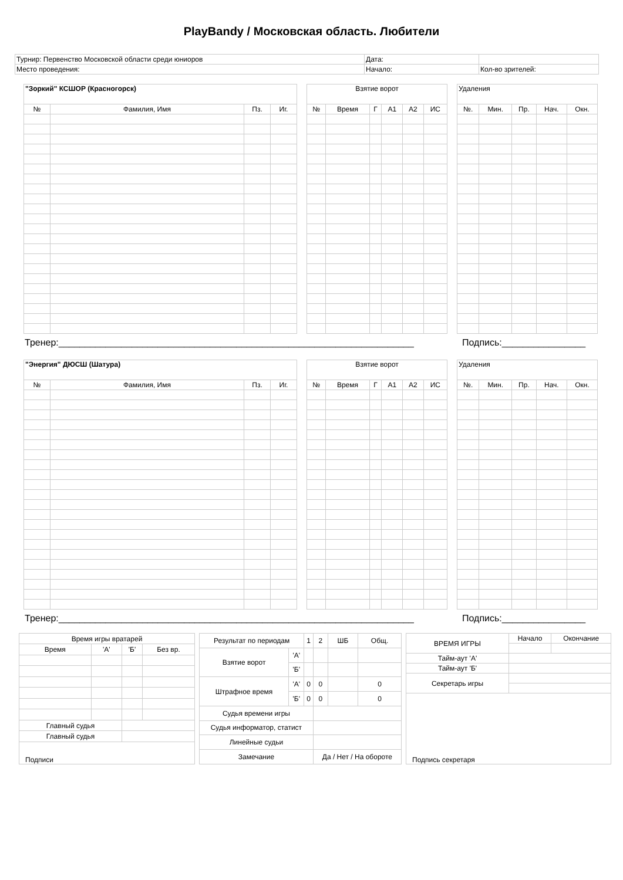PlayBandy / Московская область. Любители
| Турнир: Первенство Московской области среди юниоров | Дата: | |
| Место проведения: | Начало: | Кол-во зрителей: |
| "Зоркий" КСШОР (Красногорск) | | | |
| --- | --- | --- | --- |
| № | Фамилия, Имя | Пз. | Иг. |
| Взятие ворот | | | | | |
| --- | --- | --- | --- | --- | --- |
| № | Время | Г | А1 | А2 | ИС |
| Удаления | | | | |
| --- | --- | --- | --- | --- |
| №. | Мин. | Пр. | Нач. | Окн. |
Тренер:____________________________________________________________________ Подпись:________________
| "Энергия" ДЮСШ (Шатура) | | | |
| --- | --- | --- | --- |
| № | Фамилия, Имя | Пз. | Иг. |
| Взятие ворот | | | | | |
| --- | --- | --- | --- | --- | --- |
| № | Время | Г | А1 | А2 | ИС |
| Удаления | | | | |
| --- | --- | --- | --- | --- |
| №. | Мин. | Пр. | Нач. | Окн. |
Тренер:____________________________________________________________________ Подпись:________________
| Время игры вратарей | | | |
| Время | 'А' | 'Б' | Без вр. |
| Главный судья | | | |
| Главный судья | | | |
| Подписи | | | |
| Результат по периодам | | 1 | 2 | ШБ | Общ. |
| Взятие ворот | 'А' | | | | |
| | 'Б' | | | | |
| Штрафное время | 'А' | 0 | 0 | | 0 |
| | 'Б' | 0 | 0 | | 0 |
| Судья времени игры | | | | | |
| Судья информатор, статист | | | | | |
| Линейные судьи | | | | | |
| Замечание | | | Да / Нет / На обороте | | |
| ВРЕМЯ ИГРЫ | Начало | Окончание |
| Тайм-аут 'А' | | |
| Тайм-аут 'Б' | | |
| Секретарь игры | | |
| Подпись секретаря | | |